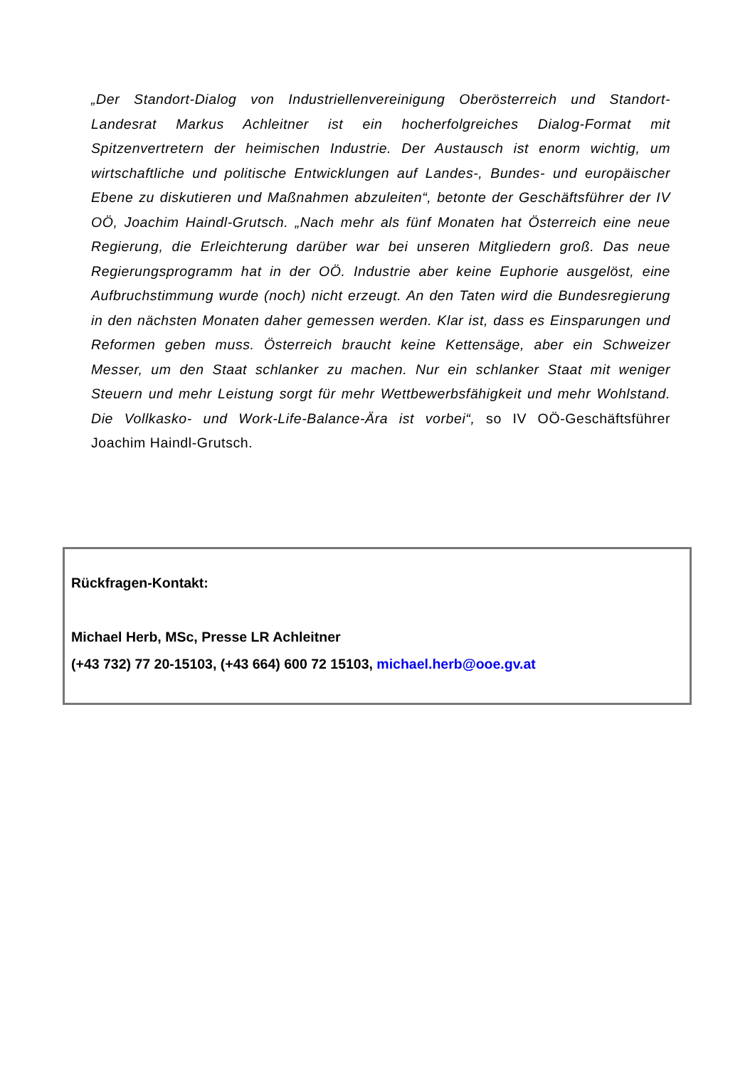„Der Standort-Dialog von Industriellenvereinigung Oberösterreich und Standort-Landesrat Markus Achleitner ist ein hocherfolgreiches Dialog-Format mit Spitzenvertretern der heimischen Industrie. Der Austausch ist enorm wichtig, um wirtschaftliche und politische Entwicklungen auf Landes-, Bundes- und europäischer Ebene zu diskutieren und Maßnahmen abzuleiten“, betonte der Geschäftsführer der IV OÖ, Joachim Haindl-Grutsch. „Nach mehr als fünf Monaten hat Österreich eine neue Regierung, die Erleichterung darüber war bei unseren Mitgliedern groß. Das neue Regierungsprogramm hat in der OÖ. Industrie aber keine Euphorie ausgelöst, eine Aufbruchstimmung wurde (noch) nicht erzeugt. An den Taten wird die Bundesregierung in den nächsten Monaten daher gemessen werden. Klar ist, dass es Einsparungen und Reformen geben muss. Österreich braucht keine Kettensäge, aber ein Schweizer Messer, um den Staat schlanker zu machen. Nur ein schlanker Staat mit weniger Steuern und mehr Leistung sorgt für mehr Wettbewerbsfähigkeit und mehr Wohlstand. Die Vollkasko- und Work-Life-Balance-Ära ist vorbei“, so IV OÖ-Geschäftsführer Joachim Haindl-Grutsch.
Rückfragen-Kontakt:
Michael Herb, MSc, Presse LR Achleitner
(+43 732) 77 20-15103, (+43 664) 600 72 15103, michael.herb@ooe.gv.at